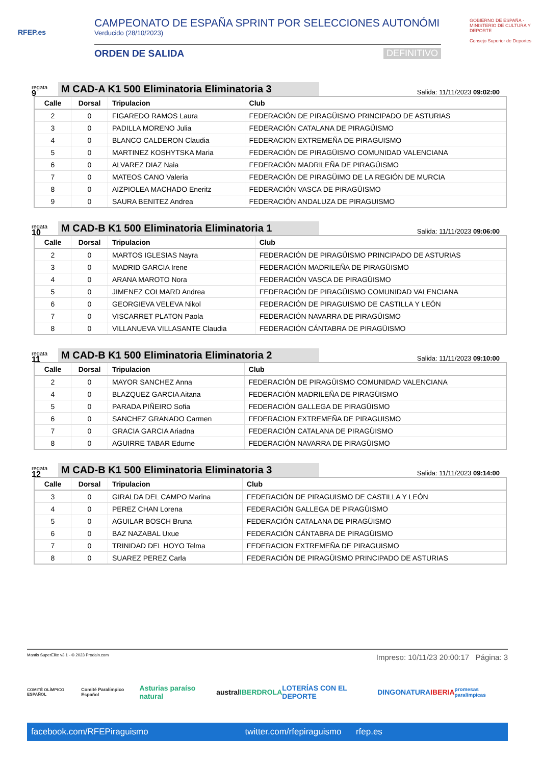RFEP.es
CAMPEONATO DE ESPAÑA SPRINT POR SELECCIONES AUTONÓMI
Verducido (28/10/2023)
ORDEN DE SALIDA DEFINITIVO
GOBIERNO DE ESPAÑA · MINISTERIO DE CULTURA Y DEPORTE
Consejo Superior de Deportes
regata
9
M CAD-A K1 500 Eliminatoria Eliminatoria 3
Salida: 11/11/2023 09:02:00
| Calle | Dorsal | Tripulacion | Club |
| --- | --- | --- | --- |
| 2 | 0 | FIGAREDO RAMOS Laura | FEDERACIÓN DE PIRAGÜISMO PRINCIPADO DE ASTURIAS |
| 3 | 0 | PADILLA MORENO Julia | FEDERACIÓN CATALANA DE PIRAGÜISMO |
| 4 | 0 | BLANCO CALDERON Claudia | FEDERACION EXTREMEÑA DE PIRAGUISMO |
| 5 | 0 | MARTINEZ KOSHYTSKA Maria | FEDERACIÓN DE PIRAGÜISMO COMUNIDAD VALENCIANA |
| 6 | 0 | ALVAREZ DIAZ Naia | FEDERACIÓN MADRILEÑA DE PIRAGÜISMO |
| 7 | 0 | MATEOS CANO Valeria | FEDERACIÓN DE PIRAGÜIMO DE LA REGIÓN DE MURCIA |
| 8 | 0 | AIZPIOLEA MACHADO Eneritz | FEDERACIÓN VASCA DE PIRAGÜISMO |
| 9 | 0 | SAURA BENITEZ Andrea | FEDERACIÓN ANDALUZA DE PIRAGUISMO |
regata
10
M CAD-B K1 500 Eliminatoria Eliminatoria 1
Salida: 11/11/2023 09:06:00
| Calle | Dorsal | Tripulacion | Club |
| --- | --- | --- | --- |
| 2 | 0 | MARTOS IGLESIAS Nayra | FEDERACIÓN DE PIRAGÜISMO PRINCIPADO DE ASTURIAS |
| 3 | 0 | MADRID GARCIA Irene | FEDERACIÓN MADRILEÑA DE PIRAGÜISMO |
| 4 | 0 | ARANA MAROTO Nora | FEDERACIÓN VASCA DE PIRAGÜISMO |
| 5 | 0 | JIMENEZ COLMARD Andrea | FEDERACIÓN DE PIRAGÜISMO COMUNIDAD VALENCIANA |
| 6 | 0 | GEORGIEVA VELEVA Nikol | FEDERACIÓN DE PIRAGUISMO DE CASTILLA Y LEÓN |
| 7 | 0 | VISCARRET PLATON Paola | FEDERACIÓN NAVARRA DE PIRAGÜISMO |
| 8 | 0 | VILLANUEVA VILLASANTE Claudia | FEDERACIÓN CÁNTABRA DE PIRAGÜISMO |
regata
11
M CAD-B K1 500 Eliminatoria Eliminatoria 2
Salida: 11/11/2023 09:10:00
| Calle | Dorsal | Tripulacion | Club |
| --- | --- | --- | --- |
| 2 | 0 | MAYOR SANCHEZ Anna | FEDERACIÓN DE PIRAGÜISMO COMUNIDAD VALENCIANA |
| 4 | 0 | BLAZQUEZ GARCIA Aitana | FEDERACIÓN MADRILEÑA DE PIRAGÜISMO |
| 5 | 0 | PARADA PIÑEIRO Sofia | FEDERACIÓN GALLEGA DE PIRAGÜISMO |
| 6 | 0 | SANCHEZ GRANADO Carmen | FEDERACION EXTREMEÑA DE PIRAGUISMO |
| 7 | 0 | GRACIA GARCIA Ariadna | FEDERACIÓN CATALANA DE PIRAGÜISMO |
| 8 | 0 | AGUIRRE TABAR Edurne | FEDERACIÓN NAVARRA DE PIRAGÜISMO |
regata
12
M CAD-B K1 500 Eliminatoria Eliminatoria 3
Salida: 11/11/2023 09:14:00
| Calle | Dorsal | Tripulacion | Club |
| --- | --- | --- | --- |
| 3 | 0 | GIRALDA DEL CAMPO Marina | FEDERACIÓN DE PIRAGUISMO DE CASTILLA Y LEÓN |
| 4 | 0 | PEREZ CHAN Lorena | FEDERACIÓN GALLEGA DE PIRAGÜISMO |
| 5 | 0 | AGUILAR BOSCH Bruna | FEDERACIÓN CATALANA DE PIRAGÜISMO |
| 6 | 0 | BAZ NAZABAL Uxue | FEDERACIÓN CÁNTABRA DE PIRAGÜISMO |
| 7 | 0 | TRINIDAD DEL HOYO Telma | FEDERACION EXTREMEÑA DE PIRAGUISMO |
| 8 | 0 | SUAREZ PEREZ Carla | FEDERACIÓN DE PIRAGÜISMO PRINCIPADO DE ASTURIAS |
Mantis SuperElite v3.1 - © 2023 Prodain.com Impreso: 10/11/23 20:00:17 Página: 3
COMITÉ OLÍMPICO ESPAÑOL Comité Paralímpico Español Asturias paraíso natural austral IBERDROLA LOTERÍAS CON EL DEPORTE DINGONATURA IBERIA promesas paralímpicas
facebook.com/RFEPiraguismo twitter.com/rfepiraguismo rfep.es